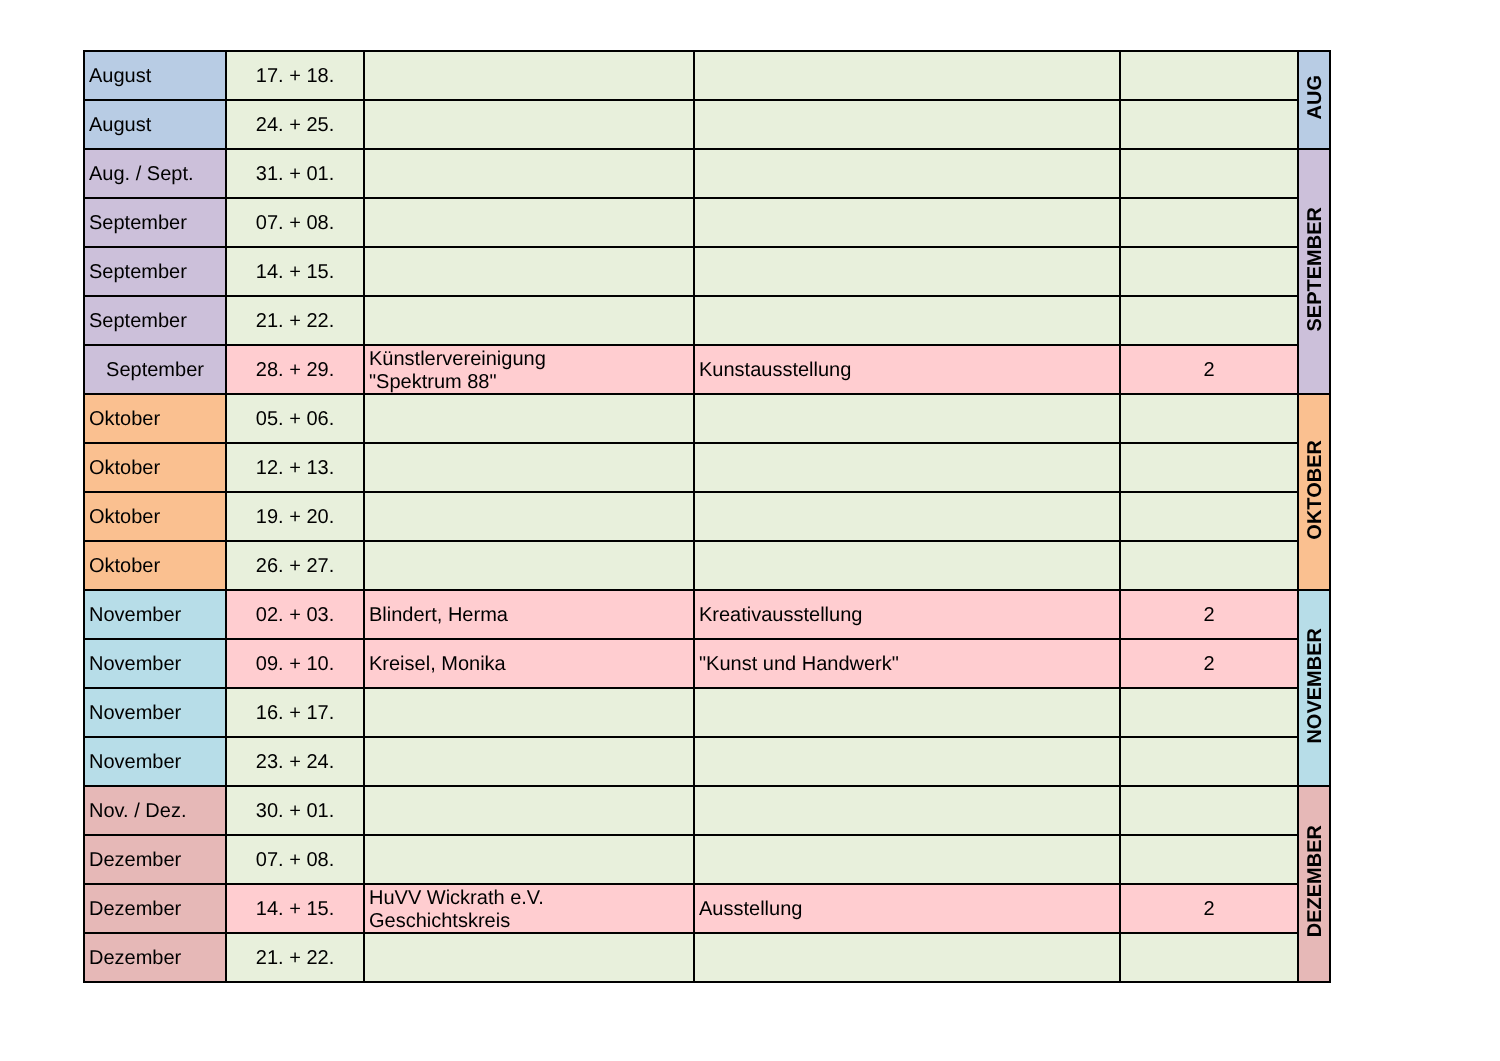| August | 17. + 18. | | | | AUG |
| August | 24. + 25. | | | | |
| Aug. / Sept. | 31. + 01. | | | | SEPTEMBER |
| September | 07. + 08. | | | | |
| September | 14. + 15. | | | | |
| September | 21. + 22. | | | | |
| September | 28. + 29. | Künstlervereinigung "Spektrum 88" | Kunstausstellung | 2 | |
| Oktober | 05. + 06. | | | | OKTOBER |
| Oktober | 12. + 13. | | | | |
| Oktober | 19. + 20. | | | | |
| Oktober | 26. + 27. | | | | |
| November | 02. + 03. | Blindert, Herma | Kreativausstellung | 2 | NOVEMBER |
| November | 09. + 10. | Kreisel, Monika | "Kunst und Handwerk" | 2 | |
| November | 16. + 17. | | | | |
| November | 23. + 24. | | | | |
| Nov. / Dez. | 30. + 01. | | | | DEZEMBER |
| Dezember | 07. + 08. | | | | |
| Dezember | 14. + 15. | HuVV Wickrath e.V. Geschichtskreis | Ausstellung | 2 | |
| Dezember | 21. + 22. | | | | |